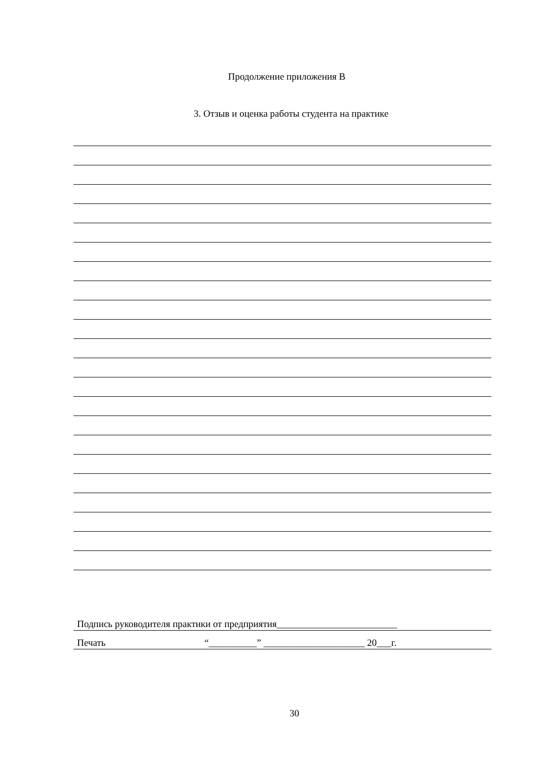Продолжение приложения В
3. Отзыв и оценка работы студента на практике
Подпись руководителя практики от предприятия_________________________
Печать “__________” _____________________ 20___г.
30